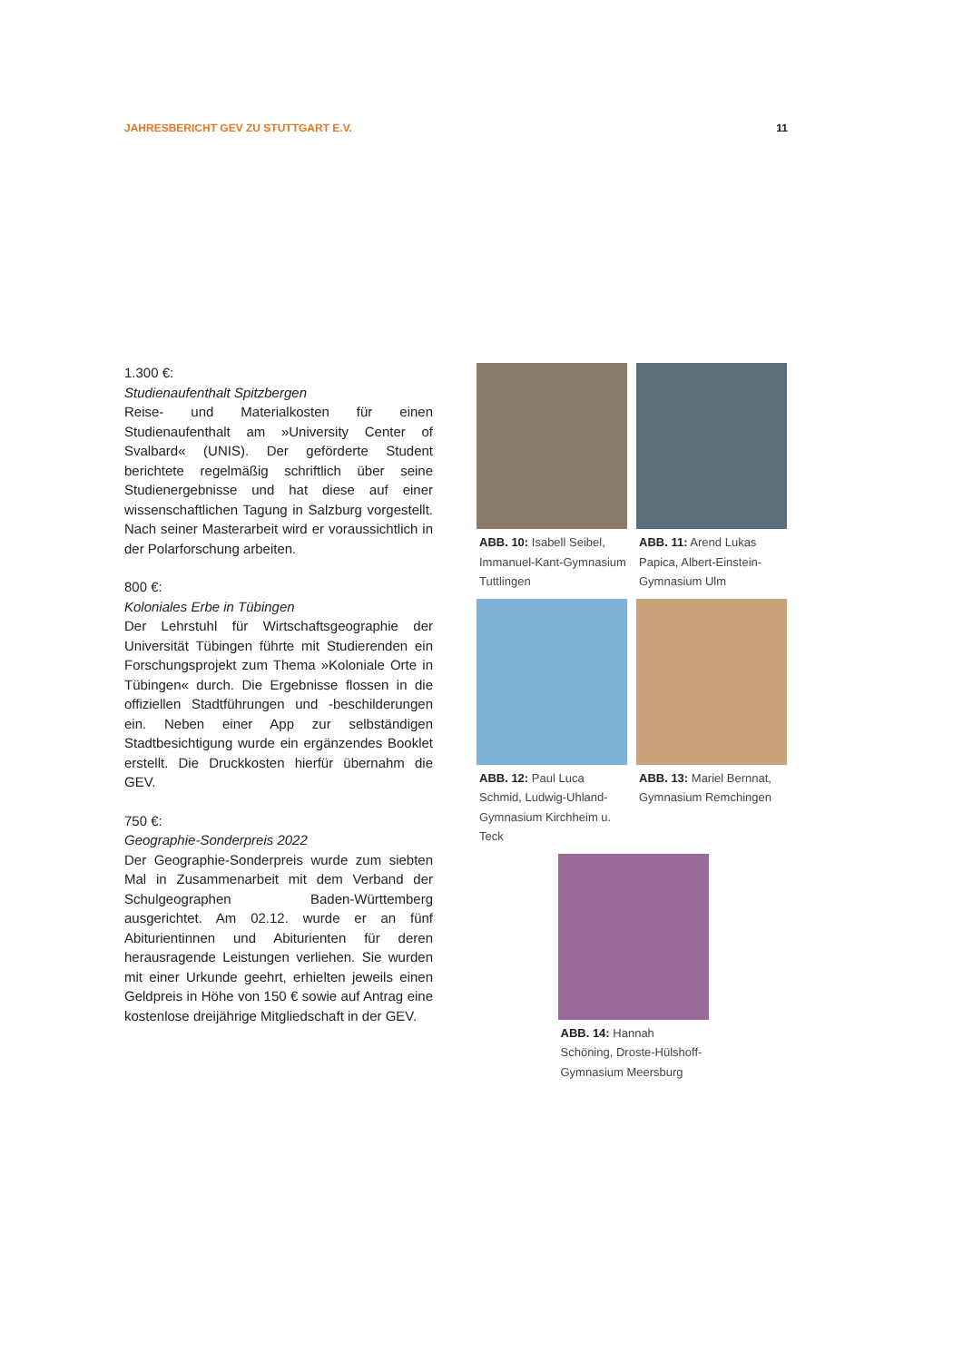JAHRESBERICHT GEV ZU STUTTGART E.V. 11
1.300 €:
Studienaufenthalt Spitzbergen
Reise- und Materialkosten für einen Studienaufenthalt am »University Center of Svalbard« (UNIS). Der geförderte Student berichtete regelmäßig schriftlich über seine Studienergebnisse und hat diese auf einer wissenschaftlichen Tagung in Salzburg vorgestellt. Nach seiner Masterarbeit wird er voraussichtlich in der Polarforschung arbeiten.
800 €:
Koloniales Erbe in Tübingen
Der Lehrstuhl für Wirtschaftsgeographie der Universität Tübingen führte mit Studierenden ein Forschungsprojekt zum Thema »Koloniale Orte in Tübingen« durch. Die Ergebnisse flossen in die offiziellen Stadtführungen und -beschilderungen ein. Neben einer App zur selbständigen Stadtbesichtigung wurde ein ergänzendes Booklet erstellt. Die Druckkosten hierfür übernahm die GEV.
750 €:
Geographie-Sonderpreis 2022
Der Geographie-Sonderpreis wurde zum siebten Mal in Zusammenarbeit mit dem Verband der Schulgeographen Baden-Württemberg ausgerichtet. Am 02.12. wurde er an fünf Abiturientinnen und Abiturienten für deren herausragende Leistungen verliehen. Sie wurden mit einer Urkunde geehrt, erhielten jeweils einen Geldpreis in Höhe von 150 € sowie auf Antrag eine kostenlose dreijährige Mitgliedschaft in der GEV.
ABB. 10: Isabell Seibel, Immanuel-Kant-Gymnasium Tuttlingen
ABB. 11: Arend Lukas Papica, Albert-Einstein-Gymnasium Ulm
ABB. 12: Paul Luca Schmid, Ludwig-Uhland-Gymnasium Kirchheim u. Teck
ABB. 13: Mariel Bernnat, Gymnasium Remchingen
ABB. 14: Hannah Schöning, Droste-Hülshoff-Gymnasium Meersburg